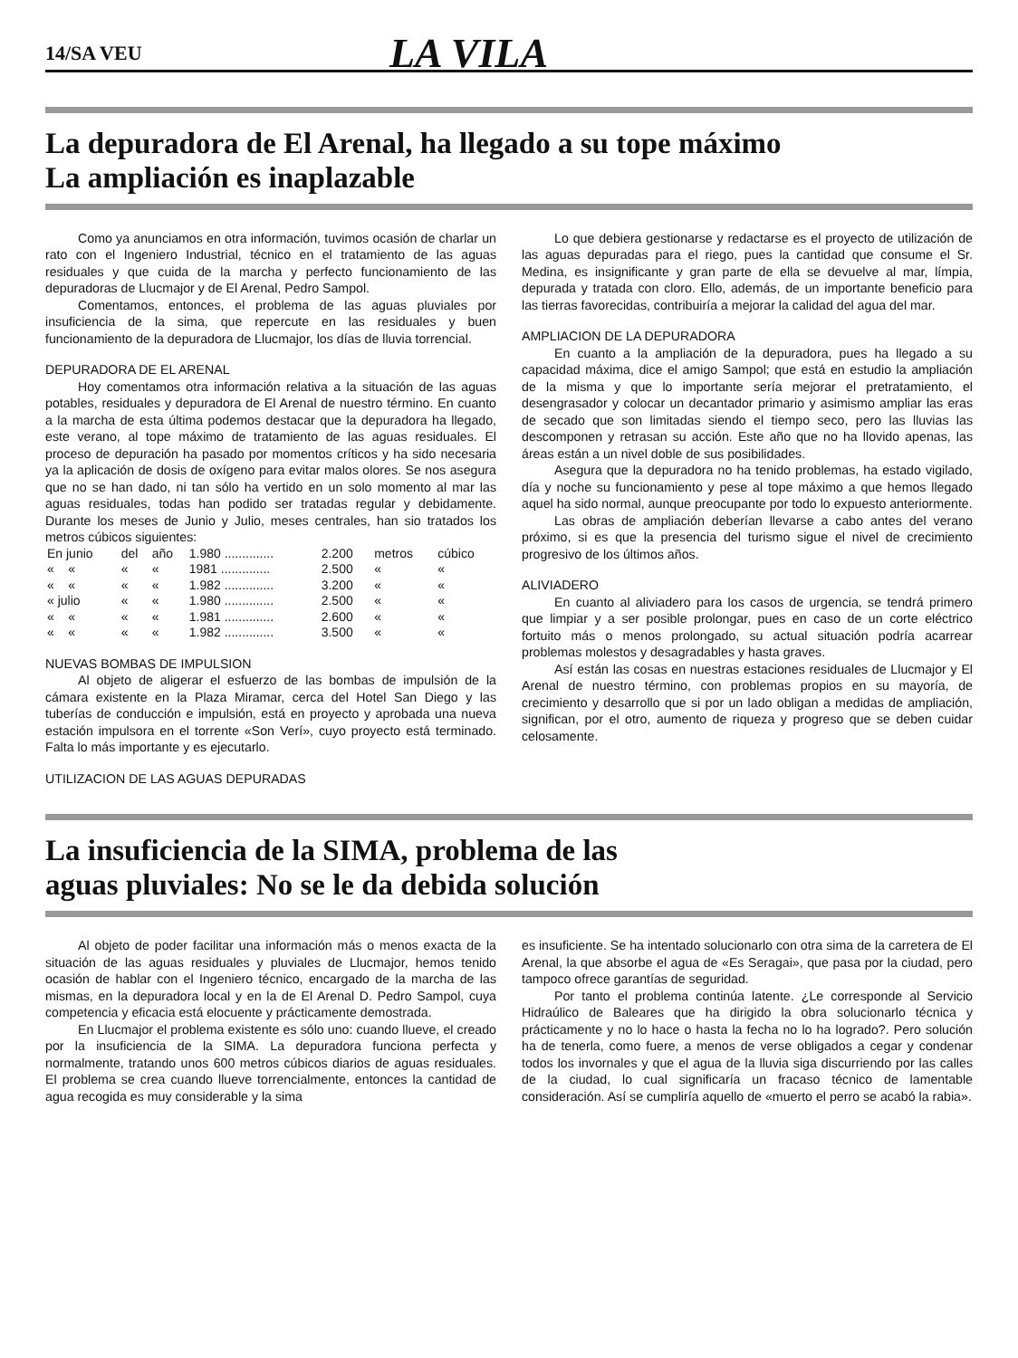14/SA VEU
LA VILA
La depuradora de El Arenal, ha llegado a su tope máximo
La ampliación es inaplazable
Como ya anunciamos en otra información, tuvimos ocasión de charlar un rato con el Ingeniero Industrial, técnico en el tratamiento de las aguas residuales y que cuida de la marcha y perfecto funcionamiento de las depuradoras de Llucmajor y de El Arenal, Pedro Sampol.
Comentamos, entonces, el problema de las aguas pluviales por insuficiencia de la sima, que repercute en las residuales y buen funcionamiento de la depuradora de Llucmajor, los días de lluvia torrencial.
DEPURADORA DE EL ARENAL
Hoy comentamos otra información relativa a la situación de las aguas potables, residuales y depuradora de El Arenal de nuestro término. En cuanto a la marcha de esta última podemos destacar que la depuradora ha llegado, este verano, al tope máximo de tratamiento de las aguas residuales. El proceso de depuración ha pasado por momentos críticos y ha sido necesaria ya la aplicación de dosis de oxígeno para evitar malos olores. Se nos asegura que no se han dado, ni tan sólo ha vertido en un solo momento al mar las aguas residuales, todas han podido ser tratadas regular y debidamente. Durante los meses de Junio y Julio, meses centrales, han sio tratados los metros cúbicos siguientes:
| En junio | del | año | 1.980 .............. | 2.200 | metros | cúbico |
| « « | « | « | 1981 .............. | 2.500 | « | « |
| « « | « | « | 1.982 .............. | 3.200 | « | « |
| « julio | « | « | 1.980 .............. | 2.500 | « | « |
| « « | « | « | 1.981 .............. | 2.600 | « | « |
| « « | « | « | 1.982 .............. | 3.500 | « | « |
NUEVAS BOMBAS DE IMPULSION
Al objeto de aligerar el esfuerzo de las bombas de impulsión de la cámara existente en la Plaza Miramar, cerca del Hotel San Diego y las tuberías de conducción e impulsión, está en proyecto y aprobada una nueva estación impulsora en el torrente «Son Verí», cuyo proyecto está terminado. Falta lo más importante y es ejecutarlo.
UTILIZACION DE LAS AGUAS DEPURADAS
Lo que debiera gestionarse y redactarse es el proyecto de utilización de las aguas depuradas para el riego, pues la cantidad que consume el Sr. Medina, es insignificante y gran parte de ella se devuelve al mar, límpia, depurada y tratada con cloro. Ello, además, de un importante beneficio para las tierras favorecidas, contribuiría a mejorar la calidad del agua del mar.
AMPLIACION DE LA DEPURADORA
En cuanto a la ampliación de la depuradora, pues ha llegado a su capacidad máxima, dice el amigo Sampol; que está en estudio la ampliación de la misma y que lo importante sería mejorar el pretratamiento, el desengrasador y colocar un decantador primario y asimismo ampliar las eras de secado que son limitadas siendo el tiempo seco, pero las lluvias las descomponen y retrasan su acción. Este año que no ha llovido apenas, las áreas están a un nivel doble de sus posibilidades.
Asegura que la depuradora no ha tenido problemas, ha estado vigilado, día y noche su funcionamiento y pese al tope máximo a que hemos llegado aquel ha sido normal, aunque preocupante por todo lo expuesto anteriormente.
Las obras de ampliación deberían llevarse a cabo antes del verano próximo, si es que la presencia del turismo sigue el nivel de crecimiento progresivo de los últimos años.
ALIVIADERO
En cuanto al aliviadero para los casos de urgencia, se tendrá primero que limpiar y a ser posible prolongar, pues en caso de un corte eléctrico fortuito más o menos prolongado, su actual situación podría acarrear problemas molestos y desagradables y hasta graves.
Así están las cosas en nuestras estaciones residuales de Llucmajor y El Arenal de nuestro término, con problemas propios en su mayoría, de crecimiento y desarrollo que si por un lado obligan a medidas de ampliación, significan, por el otro, aumento de riqueza y progreso que se deben cuidar celosamente.
La insuficiencia de la SIMA, problema de las
aguas pluviales: No se le da debida solución
Al objeto de poder facilitar una información más o menos exacta de la situación de las aguas residuales y pluviales de Llucmajor, hemos tenido ocasión de hablar con el Ingeniero técnico, encargado de la marcha de las mismas, en la depuradora local y en la de El Arenal D. Pedro Sampol, cuya competencia y eficacia está elocuente y prácticamente demostrada.
En Llucmajor el problema existente es sólo uno: cuando llueve, el creado por la insuficiencia de la SIMA. La depuradora funciona perfecta y normalmente, tratando unos 600 metros cúbicos diarios de aguas residuales. El problema se crea cuando llueve torrencialmente, entonces la cantidad de agua recogida es muy considerable y la sima
es insuficiente. Se ha intentado solucionarlo con otra sima de la carretera de El Arenal, la que absorbe el agua de «Es Seragai», que pasa por la ciudad, pero tampoco ofrece garantías de seguridad.
Por tanto el problema continúa latente. ¿Le corresponde al Servicio Hidraúlico de Baleares que ha dirigido la obra solucionarlo técnica y prácticamente y no lo hace o hasta la fecha no lo ha logrado?. Pero solución ha de tenerla, como fuere, a menos de verse obligados a cegar y condenar todos los invornales y que el agua de la lluvia siga discurriendo por las calles de la ciudad, lo cual significaría un fracaso técnico de lamentable consideración. Así se cumpliría aquello de «muerto el perro se acabó la rabia».